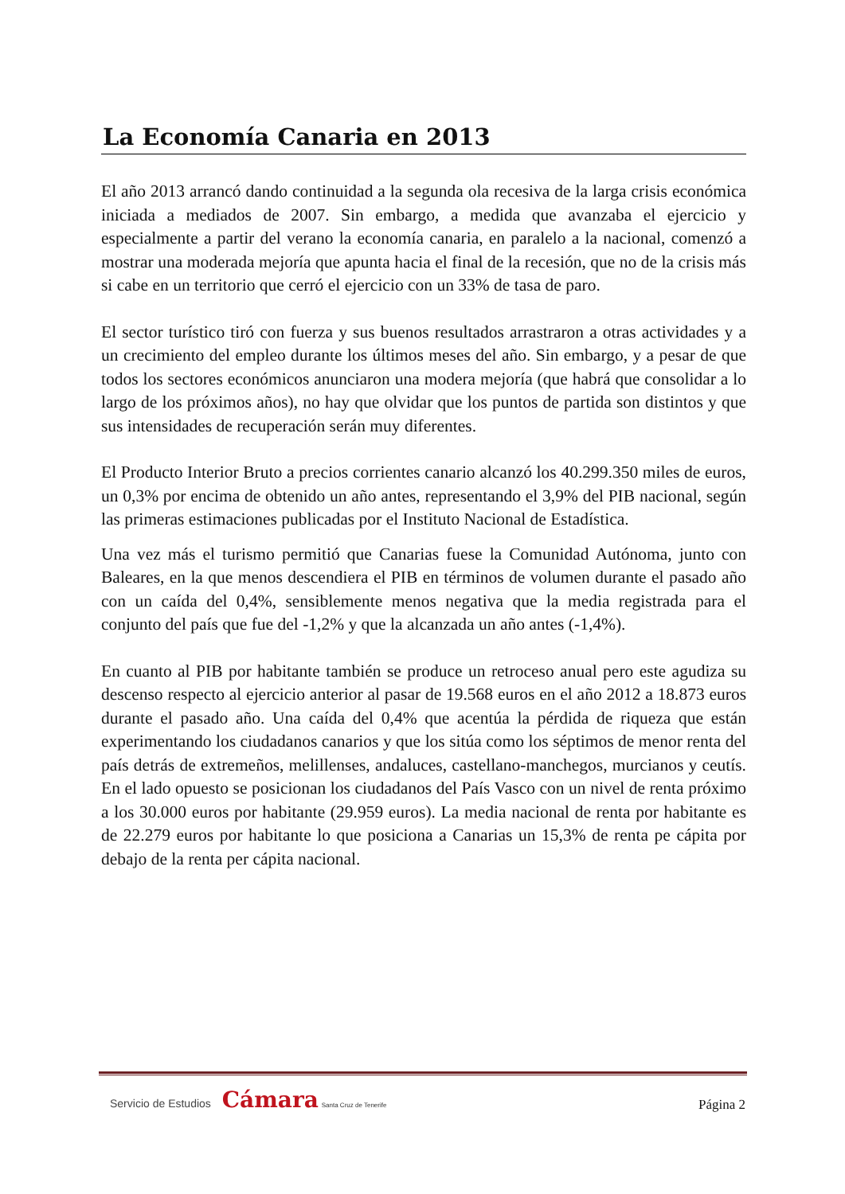La Economía Canaria en 2013
El año 2013 arrancó dando continuidad a la segunda ola recesiva de la larga crisis económica iniciada a mediados de 2007. Sin embargo, a medida que avanzaba el ejercicio y especialmente a partir del verano la economía canaria, en paralelo a la nacional, comenzó a mostrar una moderada mejoría que apunta hacia el final de la recesión, que no de la crisis más si cabe en un territorio que cerró el ejercicio con un 33% de tasa de paro.
El sector turístico tiró con fuerza y sus buenos resultados arrastraron a otras actividades y a un crecimiento del empleo durante los últimos meses del año. Sin embargo, y a pesar de que todos los sectores económicos anunciaron una modera mejoría (que habrá que consolidar a lo largo de los próximos años), no hay que olvidar que los puntos de partida son distintos y que sus intensidades de recuperación serán muy diferentes.
El Producto Interior Bruto a precios corrientes canario alcanzó los 40.299.350 miles de euros, un 0,3% por encima de obtenido un año antes, representando el 3,9% del PIB nacional, según las primeras estimaciones publicadas por el Instituto Nacional de Estadística.
Una vez más el turismo permitió que Canarias fuese la Comunidad Autónoma, junto con Baleares, en la que menos descendiera el PIB en términos de volumen durante el pasado año con un caída del 0,4%, sensiblemente menos negativa que la media registrada para el conjunto del país que fue del -1,2% y que la alcanzada un año antes (-1,4%).
En cuanto al PIB por habitante también se produce un retroceso anual pero este agudiza su descenso respecto al ejercicio anterior al pasar de 19.568 euros en el año 2012 a 18.873 euros durante el pasado año. Una caída del 0,4% que acentúa la pérdida de riqueza que están experimentando los ciudadanos canarios y que los sitúa como los séptimos de menor renta del país detrás de extremeños, melillenses, andaluces, castellano-manchegos, murcianos y ceutís. En el lado opuesto se posicionan los ciudadanos del País Vasco con un nivel de renta próximo a los 30.000 euros por habitante (29.959 euros). La media nacional de renta por habitante es de 22.279 euros por habitante lo que posiciona a Canarias un 15,3% de renta pe cápita por debajo de la renta per cápita nacional.
Servicio de Estudios Cámara Santa Cruz de Tenerife
Página 2